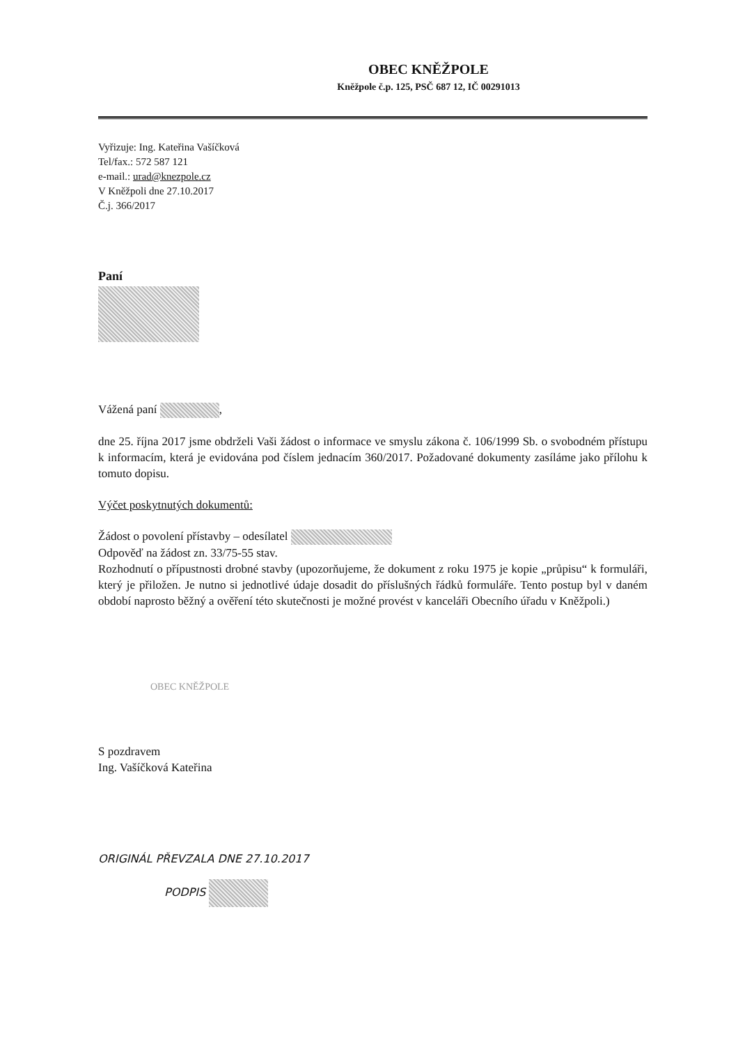OBEC KNĚŽPOLE
Kněžpole č.p. 125, PSČ 687 12, IČ 00291013
Vyřizuje: Ing. Kateřina Vašíčková
Tel/fax.: 572 587 121
e-mail.: urad@knezpole.cz
V Kněžpoli dne 27.10.2017
Č.j. 366/2017
Paní
Vážená paní ,
dne 25. října 2017 jsme obdrželi Vaši žádost o informace ve smyslu zákona č. 106/1999 Sb. o svobodném přístupu k informacím, která je evidována pod číslem jednacím 360/2017. Požadované dokumenty zasíláme jako přílohu k tomuto dopisu.
Výčet poskytnutých dokumentů:
Žádost o povolení přístavby – odesílatel
Odpověď na žádost zn. 33/75-55 stav.
Rozhodnutí o přípustnosti drobné stavby (upozorňujeme, že dokument z roku 1975 je kopie „průpisu“ k formuláři, který je přiložen. Je nutno si jednotlivé údaje dosadit do příslušných řádků formuláře. Tento postup byl v daném období naprosto běžný a ověření této skutečnosti je možné provést v kanceláři Obecního úřadu v Kněžpoli.)
OBEC KNĚŽPOLE
S pozdravem
Ing. Vašíčková Kateřina
ORIGINÁL PŘEVZALA DNE 27.10.2017
PODPIS